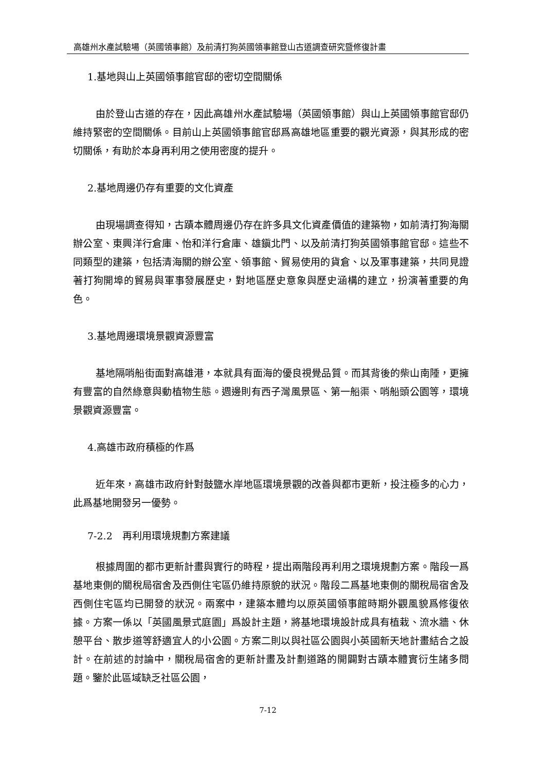高雄州水產試驗場（英國領事館）及前清打狗英國領事館登山古道調查研究暨修復計畫
1.基地與山上英國領事館官邸的密切空間關係
由於登山古道的存在，因此高雄州水產試驗場（英國領事館）與山上英國領事館官邸仍維持緊密的空間關係。目前山上英國領事館官邸爲高雄地區重要的觀光資源，與其形成的密切關係，有助於本身再利用之使用密度的提升。
2.基地周邊仍存有重要的文化資產
由現場調查得知，古蹟本體周邊仍存在許多具文化資產價值的建築物，如前清打狗海關辦公室、東興洋行倉庫、怡和洋行倉庫、雄鎭北門、以及前清打狗英國領事館官邸。這些不同類型的建築，包括清海關的辦公室、領事館、貿易使用的貨倉、以及軍事建築，共同見證著打狗開埠的貿易與軍事發展歷史，對地區歷史意象與歷史涵構的建立，扮演著重要的角色。
3.基地周邊環境景觀資源豐富
基地隔哨船街面對高雄港，本就具有面海的優良視覺品質。而其背後的柴山南陲，更擁有豐富的自然綠意與動植物生態。週邊則有西子灣風景區、第一船渠、哨船頭公園等，環境景觀資源豐富。
4.高雄市政府積極的作爲
近年來，高雄市政府針對鼓鹽水岸地區環境景觀的改善與都市更新，投注極多的心力，此爲基地開發另一優勢。
7-2.2　再利用環境規劃方案建議
根據周圍的都市更新計畫與實行的時程，提出兩階段再利用之環境規劃方案。階段一爲基地東側的關稅局宿舍及西側住宅區仍維持原貌的狀況。階段二爲基地東側的關稅局宿舍及西側住宅區均已開發的狀況。兩案中，建築本體均以原英國領事館時期外觀風貌爲修復依據。方案一係以「英國風景式庭園」爲設計主題，將基地環境設計成具有植栽、流水牆、休憩平台、散步道等舒適宜人的小公園。方案二則以與社區公園與小英國新天地計畫結合之設計。在前述的討論中，關稅局宿舍的更新計畫及計劃道路的開闢對古蹟本體實衍生諸多問題。鑒於此區域缺乏社區公園，
7-12